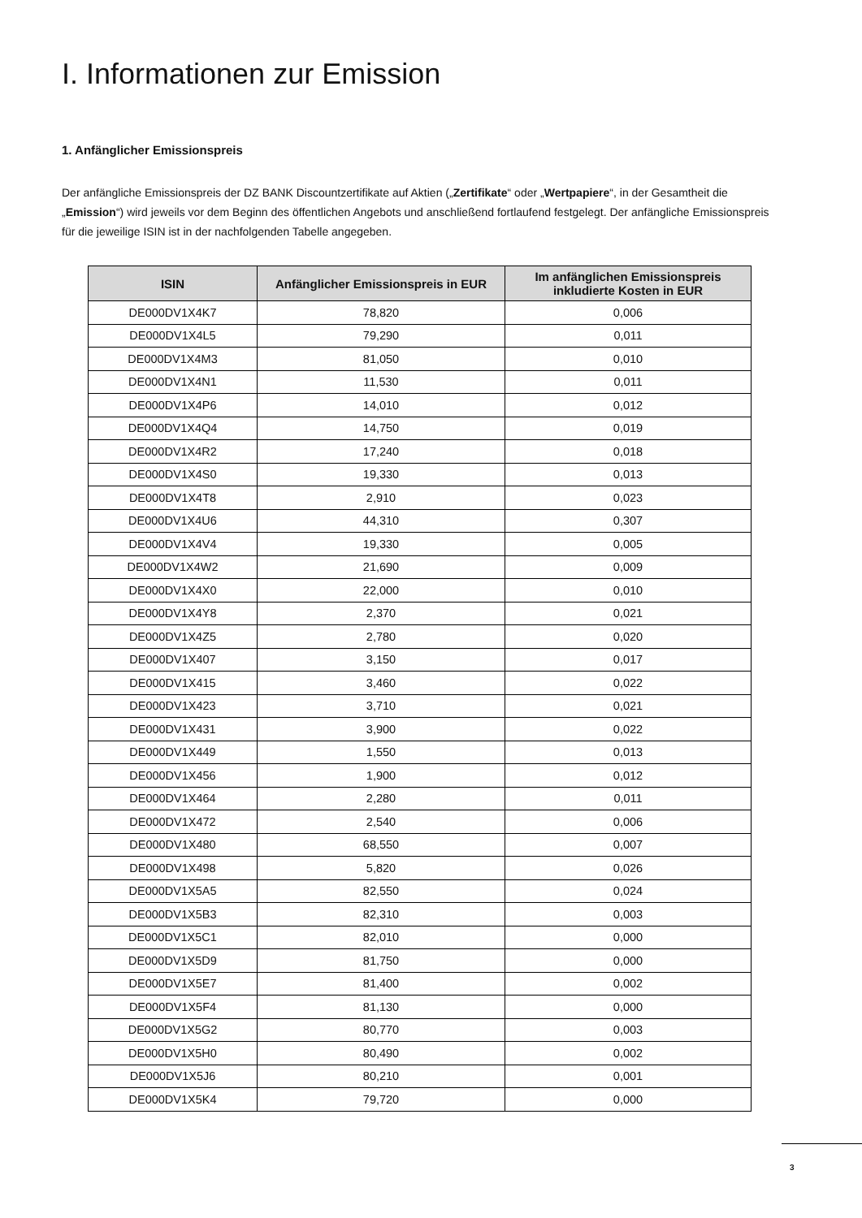I. Informationen zur Emission
1. Anfänglicher Emissionspreis
Der anfängliche Emissionspreis der DZ BANK Discountzertifikate auf Aktien („Zertifikate“ oder „Wertpapiere“, in der Gesamtheit die „Emission“) wird jeweils vor dem Beginn des öffentlichen Angebots und anschließend fortlaufend festgelegt. Der anfängliche Emissionspreis für die jeweilige ISIN ist in der nachfolgenden Tabelle angegeben.
| ISIN | Anfänglicher Emissionspreis in EUR | Im anfänglichen Emissionspreis inkludierte Kosten in EUR |
| --- | --- | --- |
| DE000DV1X4K7 | 78,820 | 0,006 |
| DE000DV1X4L5 | 79,290 | 0,011 |
| DE000DV1X4M3 | 81,050 | 0,010 |
| DE000DV1X4N1 | 11,530 | 0,011 |
| DE000DV1X4P6 | 14,010 | 0,012 |
| DE000DV1X4Q4 | 14,750 | 0,019 |
| DE000DV1X4R2 | 17,240 | 0,018 |
| DE000DV1X4S0 | 19,330 | 0,013 |
| DE000DV1X4T8 | 2,910 | 0,023 |
| DE000DV1X4U6 | 44,310 | 0,307 |
| DE000DV1X4V4 | 19,330 | 0,005 |
| DE000DV1X4W2 | 21,690 | 0,009 |
| DE000DV1X4X0 | 22,000 | 0,010 |
| DE000DV1X4Y8 | 2,370 | 0,021 |
| DE000DV1X4Z5 | 2,780 | 0,020 |
| DE000DV1X407 | 3,150 | 0,017 |
| DE000DV1X415 | 3,460 | 0,022 |
| DE000DV1X423 | 3,710 | 0,021 |
| DE000DV1X431 | 3,900 | 0,022 |
| DE000DV1X449 | 1,550 | 0,013 |
| DE000DV1X456 | 1,900 | 0,012 |
| DE000DV1X464 | 2,280 | 0,011 |
| DE000DV1X472 | 2,540 | 0,006 |
| DE000DV1X480 | 68,550 | 0,007 |
| DE000DV1X498 | 5,820 | 0,026 |
| DE000DV1X5A5 | 82,550 | 0,024 |
| DE000DV1X5B3 | 82,310 | 0,003 |
| DE000DV1X5C1 | 82,010 | 0,000 |
| DE000DV1X5D9 | 81,750 | 0,000 |
| DE000DV1X5E7 | 81,400 | 0,002 |
| DE000DV1X5F4 | 81,130 | 0,000 |
| DE000DV1X5G2 | 80,770 | 0,003 |
| DE000DV1X5H0 | 80,490 | 0,002 |
| DE000DV1X5J6 | 80,210 | 0,001 |
| DE000DV1X5K4 | 79,720 | 0,000 |
3